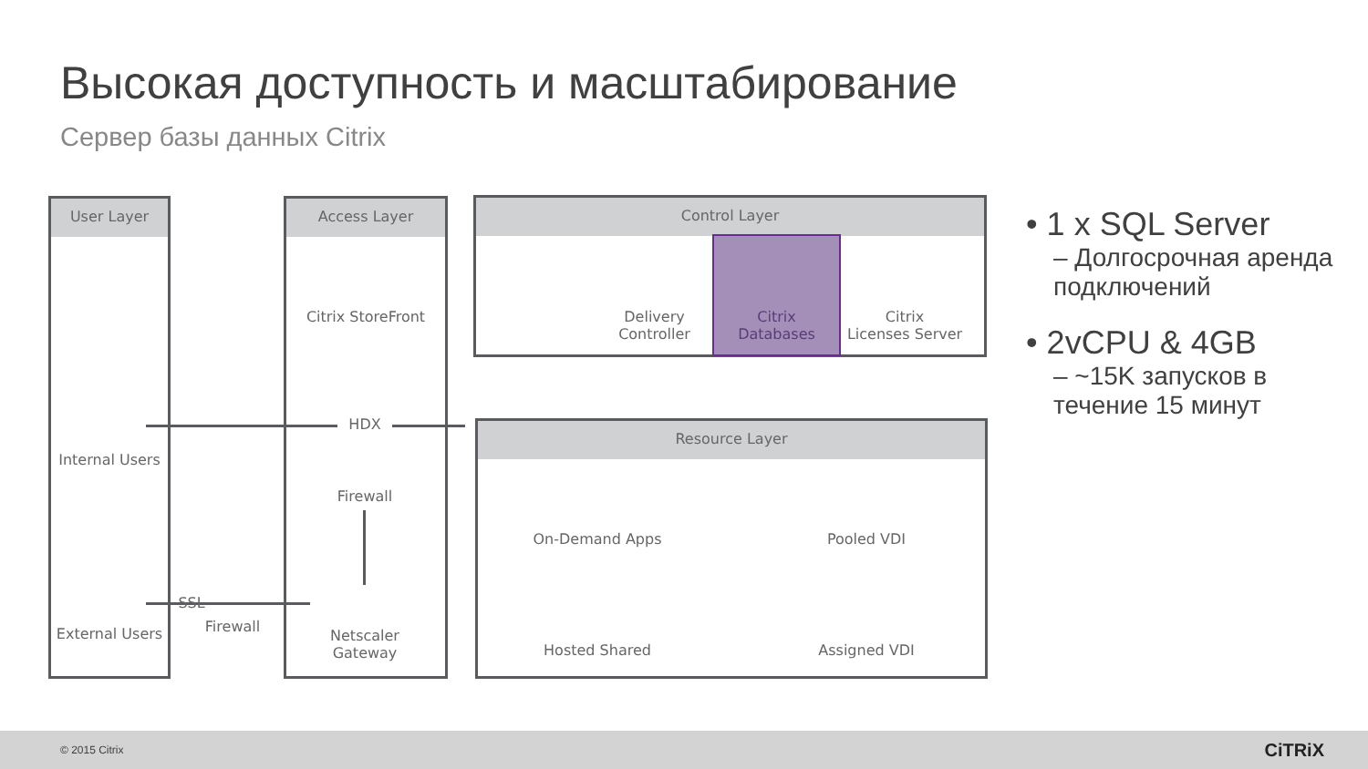Высокая доступность и масштабирование
Сервер базы данных Citrix
User Layer Access Layer Control Layer
Resource Layer
Internal Users
External Users
Citrix StoreFront
HDX
SSL
Firewall
Firewall
Netscaler
Gateway
Delivery
Controller
Citrix
Databases
Citrix
Licenses Server
On-Demand Apps Pooled VDI
Hosted Shared Assigned VDI
• 1 x SQL Server
– Долгосрочная аренда подключений
• 2vCPU & 4GB
– ~15K запусков в течение 15 минут
© 2015 Citrix CiTRiX